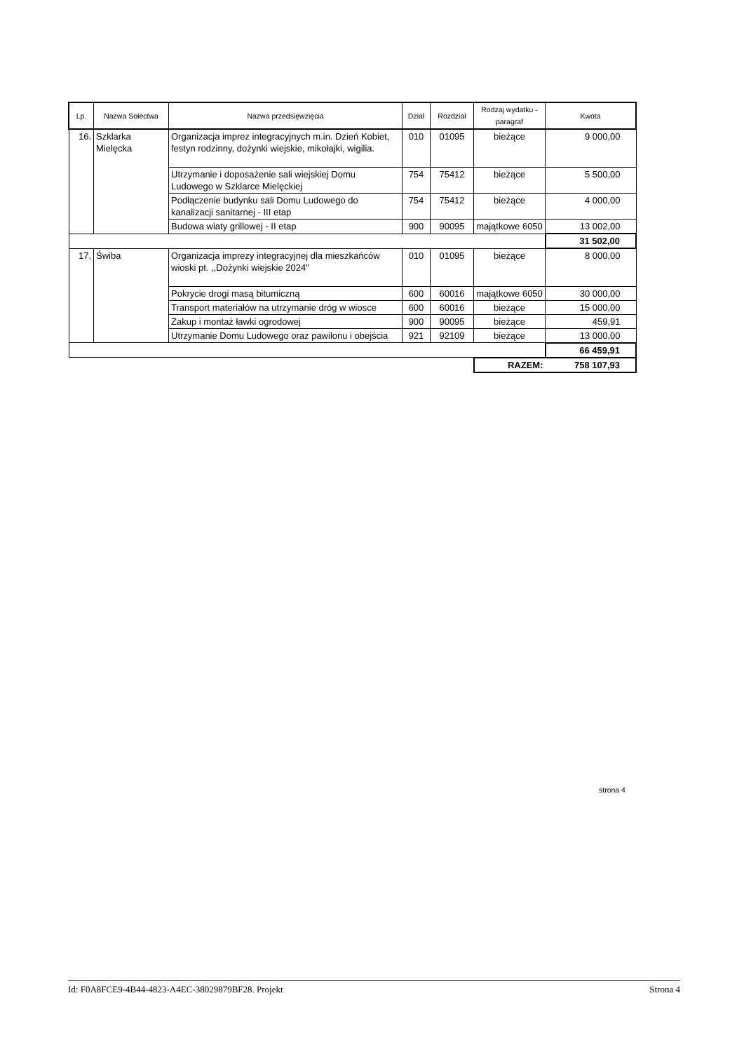| Lp. | Nazwa Sołectwa | Nazwa przedsięwzięcia | Dział | Rozdział | Rodzaj wydatku - paragraf | Kwota |
| --- | --- | --- | --- | --- | --- | --- |
| 16. | Szklarka Mielęcka | Organizacja imprez integracyjnych m.in. Dzień Kobiet, festyn rodzinny, dożynki wiejskie, mikołajki, wigilia. | 010 | 01095 | bieżące | 9 000,00 |
| | | Utrzymanie i doposażenie sali wiejskiej Domu Ludowego w Szklarce Mielęckiej | 754 | 75412 | bieżące | 5 500,00 |
| | | Podłączenie budynku sali Domu Ludowego do kanalizacji sanitarnej - III etap | 754 | 75412 | bieżące | 4 000,00 |
| | | Budowa wiaty grillowej - II etap | 900 | 90095 | majątkowe 6050 | 13 002,00 |
| | | | | | | 31 502,00 |
| 17. | Świba | Organizacja imprezy integracyjnej dla mieszkańców wioski pt. ,,Dożynki wiejskie 2024" | 010 | 01095 | bieżące | 8 000,00 |
| | | Pokrycie drogi masą bitumiczną | 600 | 60016 | majątkowe 6050 | 30 000,00 |
| | | Transport materiałów na utrzymanie dróg w wiosce | 600 | 60016 | bieżące | 15 000,00 |
| | | Zakup i montaż ławki ogrodowej | 900 | 90095 | bieżące | 459,91 |
| | | Utrzymanie Domu Ludowego oraz pawilonu i obejścia | 921 | 92109 | bieżące | 13 000,00 |
| | | | | | | 66 459,91 |
| | | | | | RAZEM: | 758 107,93 |
strona 4
Id: F0A8FCE9-4B44-4823-A4EC-38029879BF28. Projekt Strona 4